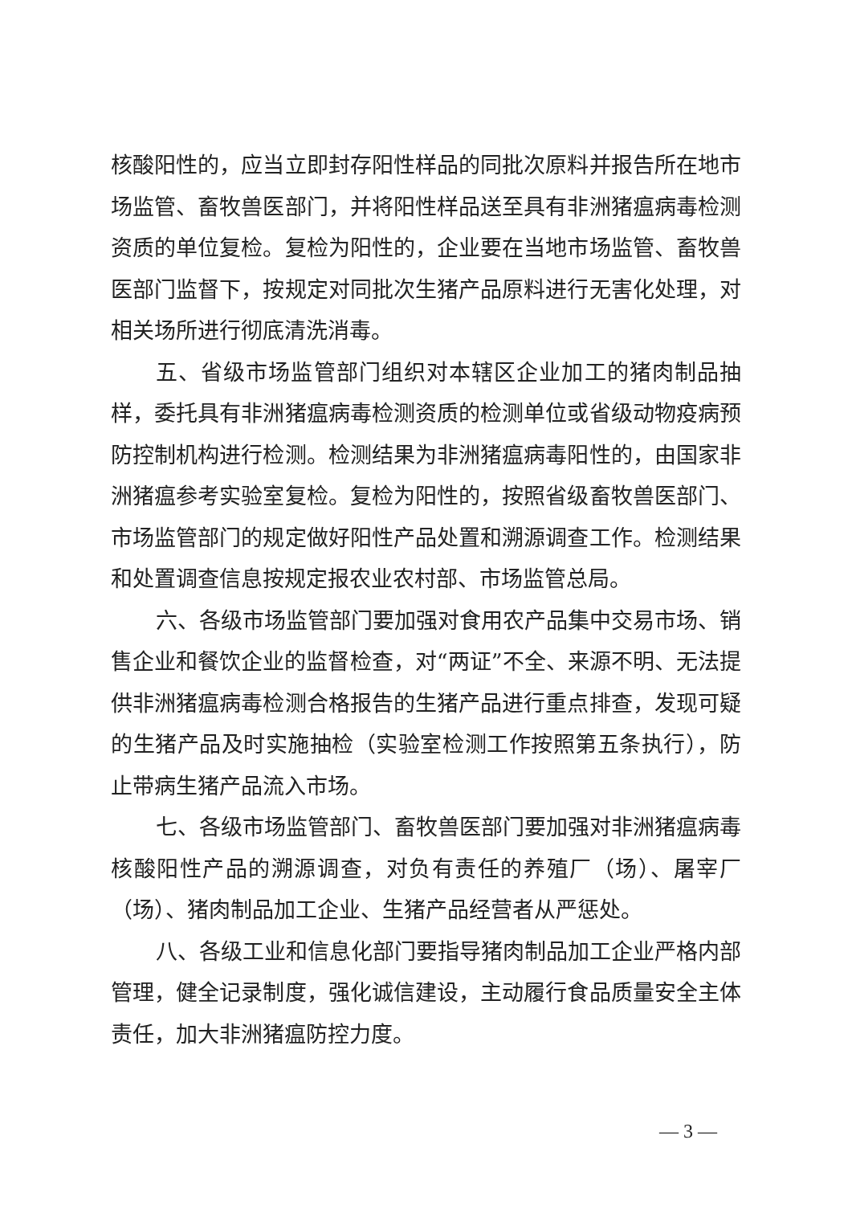核酸阳性的，应当立即封存阳性样品的同批次原料并报告所在地市场监管、畜牧兽医部门，并将阳性样品送至具有非洲猪瘟病毒检测资质的单位复检。复检为阳性的，企业要在当地市场监管、畜牧兽医部门监督下，按规定对同批次生猪产品原料进行无害化处理，对相关场所进行彻底清洗消毒。
五、省级市场监管部门组织对本辖区企业加工的猪肉制品抽样，委托具有非洲猪瘟病毒检测资质的检测单位或省级动物疫病预防控制机构进行检测。检测结果为非洲猪瘟病毒阳性的，由国家非洲猪瘟参考实验室复检。复检为阳性的，按照省级畜牧兽医部门、市场监管部门的规定做好阳性产品处置和溯源调查工作。检测结果和处置调查信息按规定报农业农村部、市场监管总局。
六、各级市场监管部门要加强对食用农产品集中交易市场、销售企业和餐饮企业的监督检查，对“两证”不全、来源不明、无法提供非洲猪瘟病毒检测合格报告的生猪产品进行重点排查，发现可疑的生猪产品及时实施抽检（实验室检测工作按照第五条执行），防止带病生猪产品流入市场。
七、各级市场监管部门、畜牧兽医部门要加强对非洲猪瘟病毒核酸阳性产品的溯源调查，对负有责任的养殖厂（场）、屠宰厂（场）、猪肉制品加工企业、生猪产品经营者从严惩处。
八、各级工业和信息化部门要指导猪肉制品加工企业严格内部管理，健全记录制度，强化诚信建设，主动履行食品质量安全主体责任，加大非洲猪瘟防控力度。
— 3 —